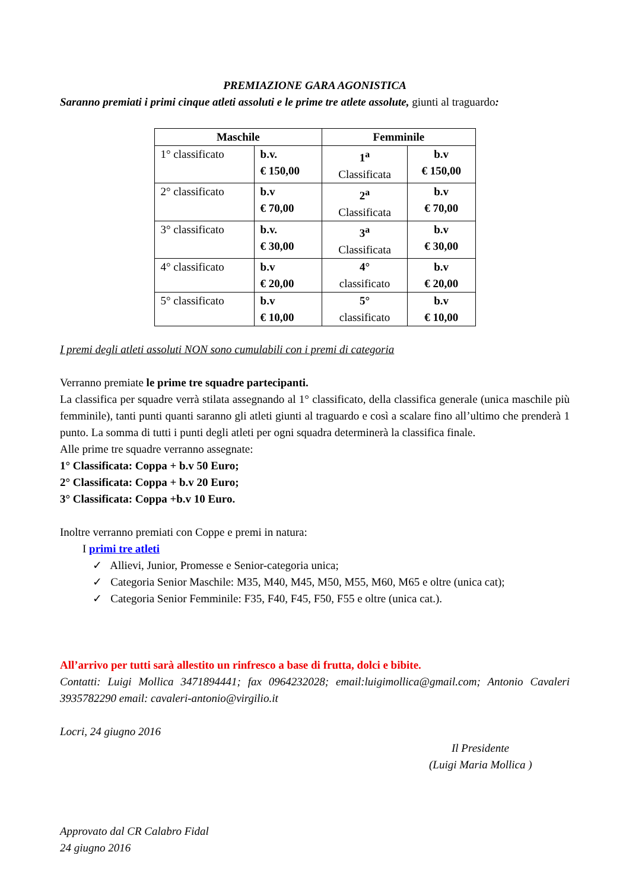PREMIAZIONE GARA AGONISTICA
Saranno premiati i primi cinque atleti assoluti e le prime tre atlete assolute, giunti al traguardo:
| Maschile | | Femminile | |
| --- | --- | --- | --- |
| 1° classificato | b.v. € 150,00 | 1<sup>a</sup> Classificata | b.v € 150,00 |
| 2° classificato | b.v € 70,00 | 2<sup>a</sup> Classificata | b.v € 70,00 |
| 3° classificato | b.v. € 30,00 | 3<sup>a</sup> Classificata | b.v € 30,00 |
| 4° classificato | b.v € 20,00 | 4° classificato | b.v € 20,00 |
| 5° classificato | b.v € 10,00 | 5° classificato | b.v € 10,00 |
I premi degli atleti assoluti NON sono cumulabili con i premi di categoria
Verranno premiate le prime tre squadre partecipanti.
La classifica per squadre verrà stilata assegnando al 1° classificato, della classifica generale (unica maschile più femminile), tanti punti quanti saranno gli atleti giunti al traguardo e così a scalare fino all’ultimo che prenderà 1 punto. La somma di tutti i punti degli atleti per ogni squadra determinerà la classifica finale.
Alle prime tre squadre verranno assegnate:
1° Classificata: Coppa + b.v 50 Euro;
2° Classificata: Coppa + b.v 20 Euro;
3° Classificata: Coppa +b.v 10 Euro.
Inoltre verranno premiati con Coppe e premi in natura:
I primi tre atleti
✓ Allievi, Junior, Promesse e Senior-categoria unica;
✓ Categoria Senior Maschile: M35, M40, M45, M50, M55, M60, M65 e oltre (unica cat);
✓ Categoria Senior Femminile: F35, F40, F45, F50, F55 e oltre (unica cat.).
All’arrivo per tutti sarà allestito un rinfresco a base di frutta, dolci e bibite.
Contatti: Luigi Mollica 3471894441; fax 0964232028; email:luigimollica@gmail.com; Antonio Cavaleri 3935782290 email: cavaleri-antonio@virgilio.it
Locri, 24 giugno 2016
Il Presidente
(Luigi Maria Mollica )
Approvato dal CR Calabro Fidal
24 giugno 2016